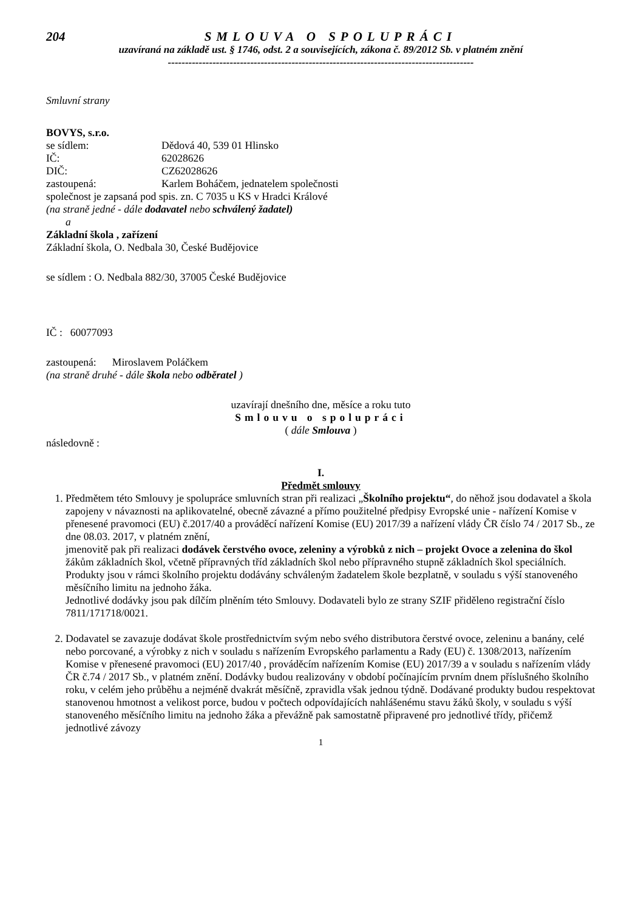204 SMLOUVA O SPOLUPRÁCI
uzavíraná na základě ust. § 1746, odst. 2 a souvisejících, zákona č. 89/2012 Sb. v platném znění
-----------------------------------------------------------------------------------------
Smluvní strany
BOVYS, s.r.o.
se sídlem: Dědová 40, 539 01 Hlinsko
IČ: 62028626
DIČ: CZ62028626
zastoupená: Karlem Boháčem, jednatelem společnosti
společnost je zapsaná pod spis. zn. C 7035 u KS v Hradci Králové
(na straně jedné - dále dodavatel nebo schválený žadatel)
a
Základní škola , zařízení
Základní škola, O. Nedbala 30, České Budějovice
se sídlem : O. Nedbala 882/30, 37005 České Budějovice
IČ : 60077093
zastoupená: Miroslavem Poláčkem
(na straně druhé - dále škola nebo odběratel )
uzavírají dnešního dne, měsíce a roku tuto
Smlouvu o spolupráci
( dále Smlouva )
následovně :
I.
Předmět smlouvy
1. Předmětem této Smlouvy je spolupráce smluvních stran při realizaci „Školního projektu“, do něhož jsou dodavatel a škola zapojeny v návaznosti na aplikovatelné, obecně závazné a přímo použitelné předpisy Evropské unie - nařízení Komise v přenesené pravomoci (EU) č.2017/40 a prováděcí nařízení Komise (EU) 2017/39 a nařízení vlády ČR číslo 74 / 2017 Sb., ze dne 08.03. 2017, v platném znění,
jmenovitě pak při realizaci dodávek čerstvého ovoce, zeleniny a výrobků z nich – projekt Ovoce a zelenina do škol
žákům základních škol, včetně přípravných tříd základních škol nebo přípravného stupně základních škol speciálních.
Produkty jsou v rámci školního projektu dodávány schváleným žadatelem škole bezplatně, v souladu s výší stanoveného měsíčního limitu na jednoho žáka.
Jednotlivé dodávky jsou pak dílčím plněním této Smlouvy. Dodavateli bylo ze strany SZIF přiděleno registrační číslo 7811/171718/0021.
2. Dodavatel se zavazuje dodávat škole prostřednictvím svým nebo svého distributora čerstvé ovoce, zeleninu a banány, celé nebo porcované, a výrobky z nich v souladu s nařízením Evropského parlamentu a Rady (EU) č. 1308/2013, nařízením Komise v přenesené pravomoci (EU) 2017/40 , prováděcím nařízením Komise (EU) 2017/39 a v souladu s nařízením vlády ČR č.74 / 2017 Sb., v platném znění. Dodávky budou realizovány v období počínajícím prvním dnem příslušného školního roku, v celém jeho průběhu a nejméně dvakrát měsíčně, zpravidla však jednou týdně. Dodávané produkty budou respektovat stanovenou hmotnost a velikost porce, budou v počtech odpovídajících nahlášenému stavu žáků školy, v souladu s výší stanoveného měsíčního limitu na jednoho žáka a převážně pak samostatně připravené pro jednotlivé třídy, přičemž jednotlivé závozy
1